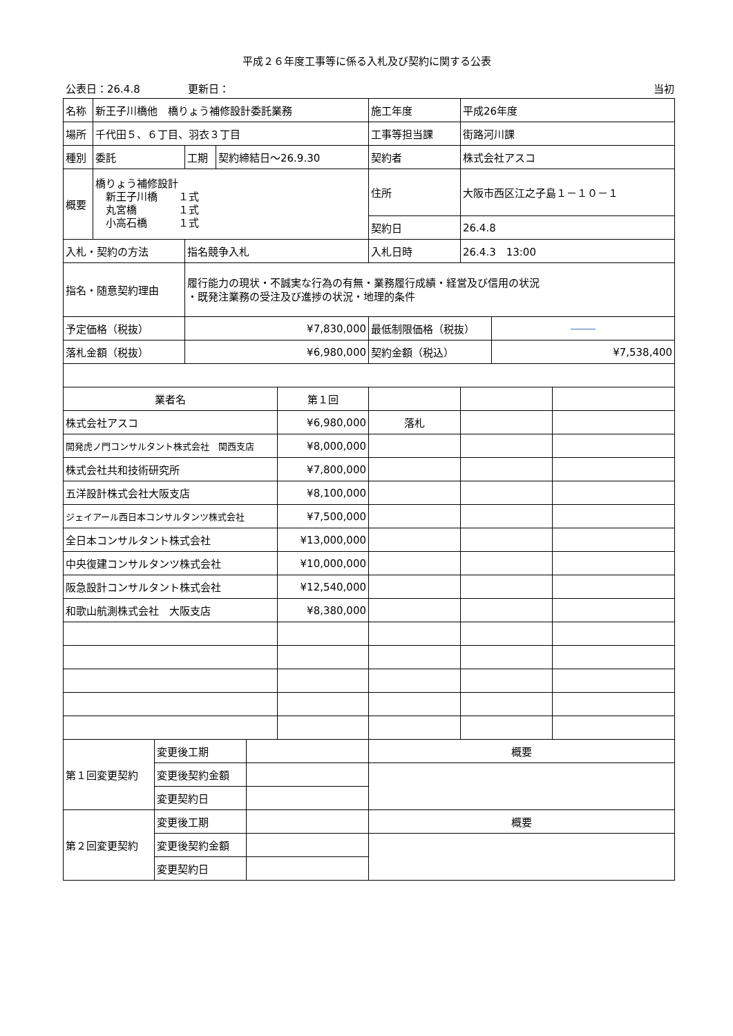平成２６年度工事等に係る入札及び契約に関する公表
公表日：26.4.8 更新日： 当初
| 名称 | 新王子川橋他 橋りょう補修設計委託業務 | | | | 施工年度 | 平成26年度 | | |
| 場所 | 千代田５、６丁目、羽衣３丁目 | | | | 工事等担当課 | 街路河川課 | | |
| 種別 | 委託 | 工期 | 契約締結日～26.9.30 | | 契約者 | 株式会社アスコ | | |
| 概要 | 橋りょう補修設計 新王子川橋 １式 丸宮橋 １式 小高石橋 １式 | | | | 住所 | 大阪市西区江之子島１－１０－１ | | |
| | | | | | 契約日 | 26.4.8 | | |
| 入札・契約の方法 | | 指名競争入札 | | | 入札日時 | 26.4.3 13:00 | | |
| 指名・随意契約理由 | | 履行能力の現状・不誠実な行為の有無・業務履行成績・経営及び信用の状況 ・既発注業務の受注及び進捗の状況・地理的条件 | | | | | | |
| 予定価格（税抜） | | ¥7,830,000 | | | 最低制限価格（税抜） | | | |
| 落札金額（税抜） | | ¥6,980,000 | | | 契約金額（税込） | | ¥7,538,400 | |
| 業者名 | | | | 第１回 | | | | |
| 株式会社アスコ | | | | ¥6,980,000 | 落札 | | | |
| 開発虎ノ門コンサルタント株式会社 関西支店 | | | | ¥8,000,000 | | | | |
| 株式会社共和技術研究所 | | | | ¥7,800,000 | | | | |
| 五洋設計株式会社大阪支店 | | | | ¥8,100,000 | | | | |
| ジェイアール西日本コンサルタンツ株式会社 | | | | ¥7,500,000 | | | | |
| 全日本コンサルタント株式会社 | | | | ¥13,000,000 | | | | |
| 中央復建コンサルタンツ株式会社 | | | | ¥10,000,000 | | | | |
| 阪急設計コンサルタント株式会社 | | | | ¥12,540,000 | | | | |
| 和歌山航測株式会社 大阪支店 | | | | ¥8,380,000 | | | | |
| 第１回変更契約 | 変更後工期 | | 概要 |
| | 変更後契約金額 | | |
| | 変更契約日 | | |
| 第２回変更契約 | 変更後工期 | | 概要 |
| | 変更後契約金額 | | |
| | 変更契約日 | | |